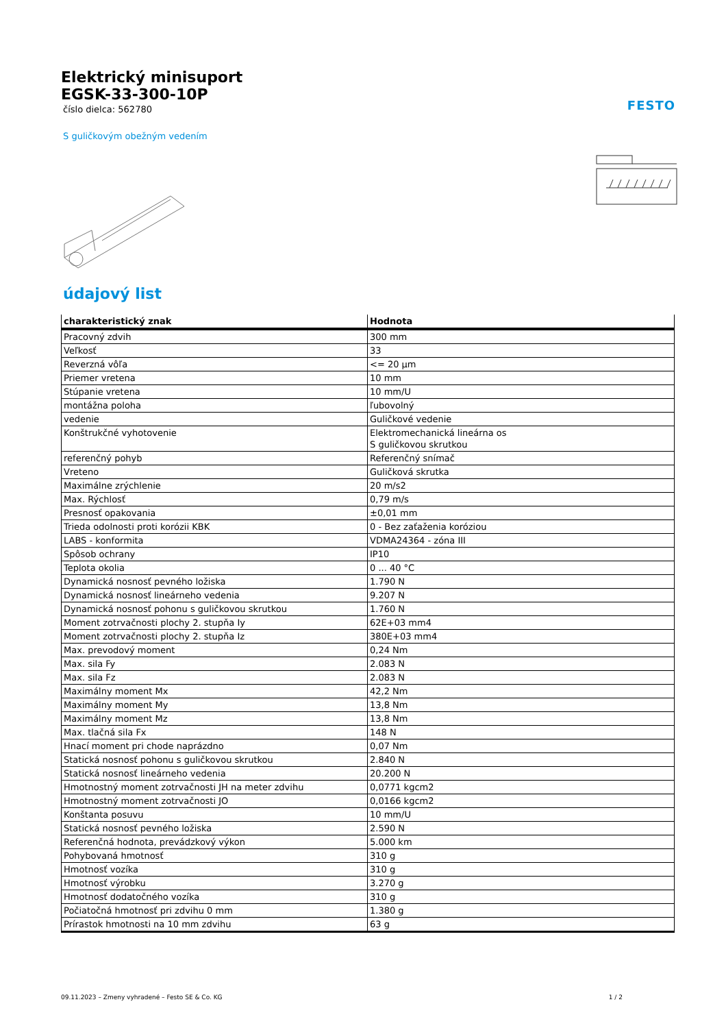Elektrický minisuport
EGSK-33-300-10P
číslo dielca: 562780
FESTO
S guličkovým obežným vedením
údajový list
| charakteristický znak | Hodnota |
| --- | --- |
| Pracovný zdvih | 300 mm |
| Veľkosť | 33 |
| Reverzná vôľa | <= 20 µm |
| Priemer vretena | 10 mm |
| Stúpanie vretena | 10 mm/U |
| montážna poloha | ľubovolný |
| vedenie | Guličkové vedenie |
| Konštrukčné vyhotovenie | Elektromechanická lineárna os S guličkovou skrutkou |
| referenčný pohyb | Referenčný snímač |
| Vreteno | Guličková skrutka |
| Maximálne zrýchlenie | 20 m/s2 |
| Max. Rýchlosť | 0,79 m/s |
| Presnosť opakovania | ±0,01 mm |
| Trieda odolnosti proti korózii KBK | 0 - Bez zaťaženia koróziou |
| LABS - konformita | VDMA24364 - zóna III |
| Spôsob ochrany | IP10 |
| Teplota okolia | 0 ... 40 °C |
| Dynamická nosnosť pevného ložiska | 1.790 N |
| Dynamická nosnosť lineárneho vedenia | 9.207 N |
| Dynamická nosnosť pohonu s guličkovou skrutkou | 1.760 N |
| Moment zotrvačnosti plochy 2. stupňa Iy | 62E+03 mm4 |
| Moment zotrvačnosti plochy 2. stupňa Iz | 380E+03 mm4 |
| Max. prevodový moment | 0,24 Nm |
| Max. sila Fy | 2.083 N |
| Max. sila Fz | 2.083 N |
| Maximálny moment Mx | 42,2 Nm |
| Maximálny moment My | 13,8 Nm |
| Maximálny moment Mz | 13,8 Nm |
| Max. tlačná sila Fx | 148 N |
| Hnací moment pri chode naprázdno | 0,07 Nm |
| Statická nosnosť pohonu s guličkovou skrutkou | 2.840 N |
| Statická nosnosť lineárneho vedenia | 20.200 N |
| Hmotnostný moment zotrvačnosti JH na meter zdvihu | 0,0771 kgcm2 |
| Hmotnostný moment zotrvačnosti JO | 0,0166 kgcm2 |
| Konštanta posuvu | 10 mm/U |
| Statická nosnosť pevného ložiska | 2.590 N |
| Referenčná hodnota, prevádzkový výkon | 5.000 km |
| Pohybovaná hmotnosť | 310 g |
| Hmotnosť vozíka | 310 g |
| Hmotnosť výrobku | 3.270 g |
| Hmotnosť dodatočného vozíka | 310 g |
| Počiatočná hmotnosť pri zdvihu 0 mm | 1.380 g |
| Prírastok hmotnosti na 10 mm zdvihu | 63 g |
09.11.2023 – Zmeny vyhradené – Festo SE & Co. KG 1 / 2